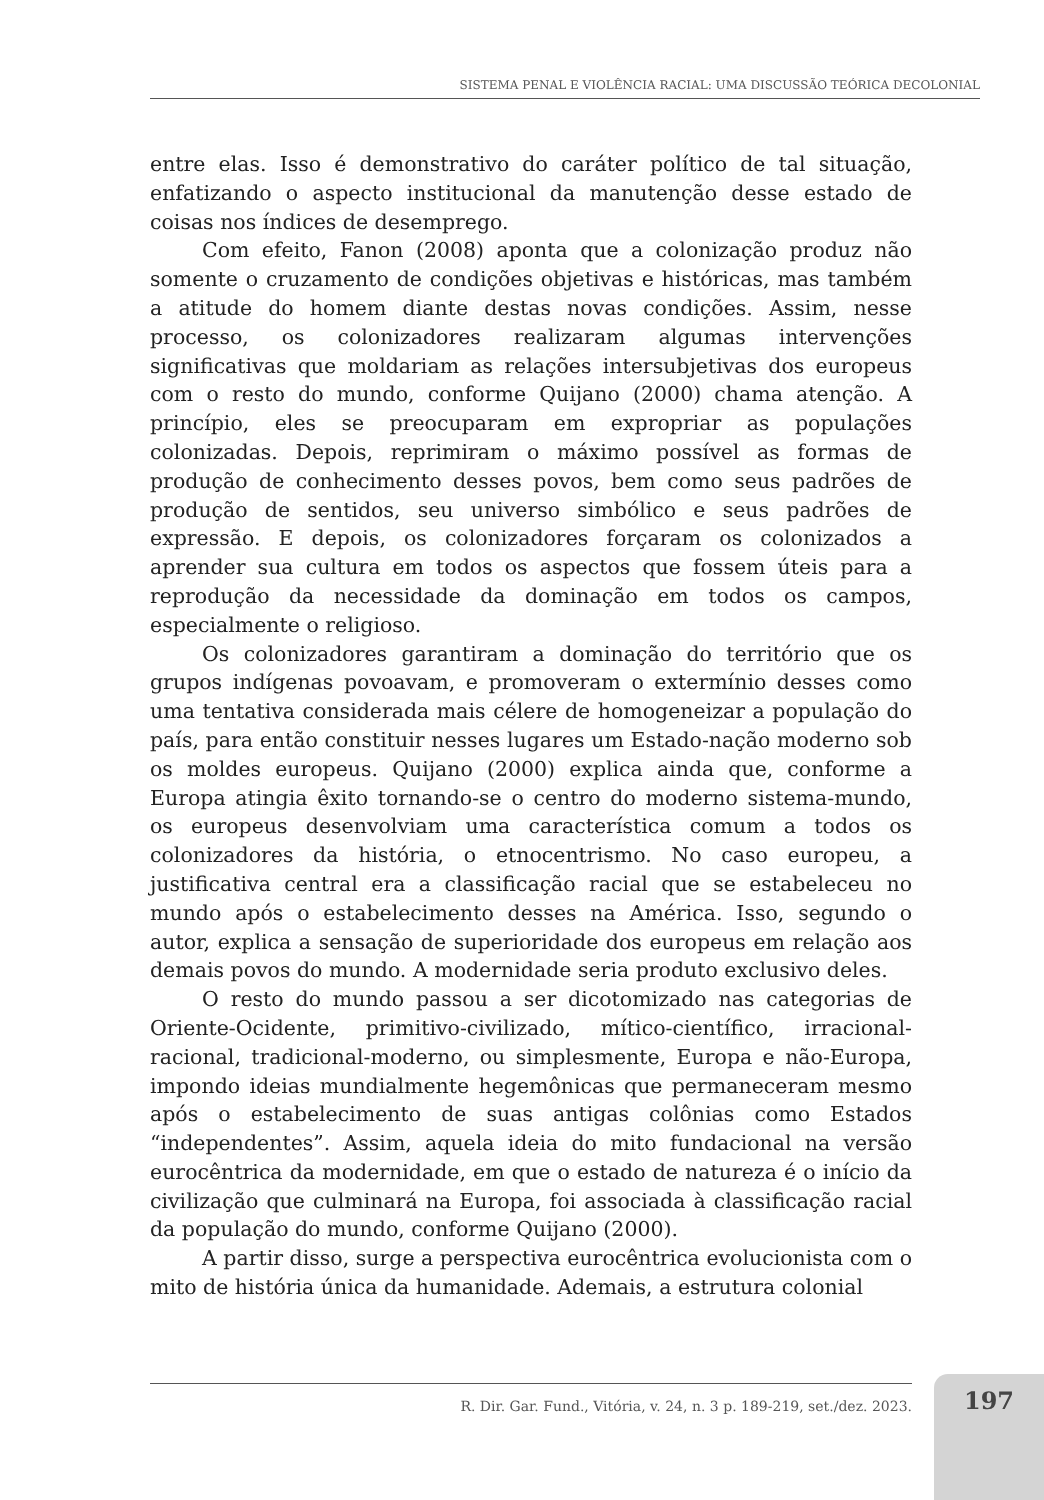SISTEMA PENAL E VIOLÊNCIA RACIAL: UMA DISCUSSÃO TEÓRICA DECOLONIAL
entre elas. Isso é demonstrativo do caráter político de tal situação, enfatizando o aspecto institucional da manutenção desse estado de coisas nos índices de desemprego.
Com efeito, Fanon (2008) aponta que a colonização produz não somente o cruzamento de condições objetivas e históricas, mas também a atitude do homem diante destas novas condições. Assim, nesse processo, os colonizadores realizaram algumas intervenções significativas que moldariam as relações intersubjetivas dos europeus com o resto do mundo, conforme Quijano (2000) chama atenção. A princípio, eles se preocuparam em expropriar as populações colonizadas. Depois, reprimiram o máximo possível as formas de produção de conhecimento desses povos, bem como seus padrões de produção de sentidos, seu universo simbólico e seus padrões de expressão. E depois, os colonizadores forçaram os colonizados a aprender sua cultura em todos os aspectos que fossem úteis para a reprodução da necessidade da dominação em todos os campos, especialmente o religioso.
Os colonizadores garantiram a dominação do território que os grupos indígenas povoavam, e promoveram o extermínio desses como uma tentativa considerada mais célere de homogeneizar a população do país, para então constituir nesses lugares um Estado-nação moderno sob os moldes europeus. Quijano (2000) explica ainda que, conforme a Europa atingia êxito tornando-se o centro do moderno sistema-mundo, os europeus desenvolviam uma característica comum a todos os colonizadores da história, o etnocentrismo. No caso europeu, a justificativa central era a classificação racial que se estabeleceu no mundo após o estabelecimento desses na América. Isso, segundo o autor, explica a sensação de superioridade dos europeus em relação aos demais povos do mundo. A modernidade seria produto exclusivo deles.
O resto do mundo passou a ser dicotomizado nas categorias de Oriente-Ocidente, primitivo-civilizado, mítico-científico, irracional-racional, tradicional-moderno, ou simplesmente, Europa e não-Europa, impondo ideias mundialmente hegemônicas que permaneceram mesmo após o estabelecimento de suas antigas colônias como Estados “independentes”. Assim, aquela ideia do mito fundacional na versão eurocêntrica da modernidade, em que o estado de natureza é o início da civilização que culminará na Europa, foi associada à classificação racial da população do mundo, conforme Quijano (2000).
A partir disso, surge a perspectiva eurocêntrica evolucionista com o mito de história única da humanidade. Ademais, a estrutura colonial
R. Dir. Gar. Fund., Vitória, v. 24, n. 3 p. 189-219, set./dez. 2023.
197